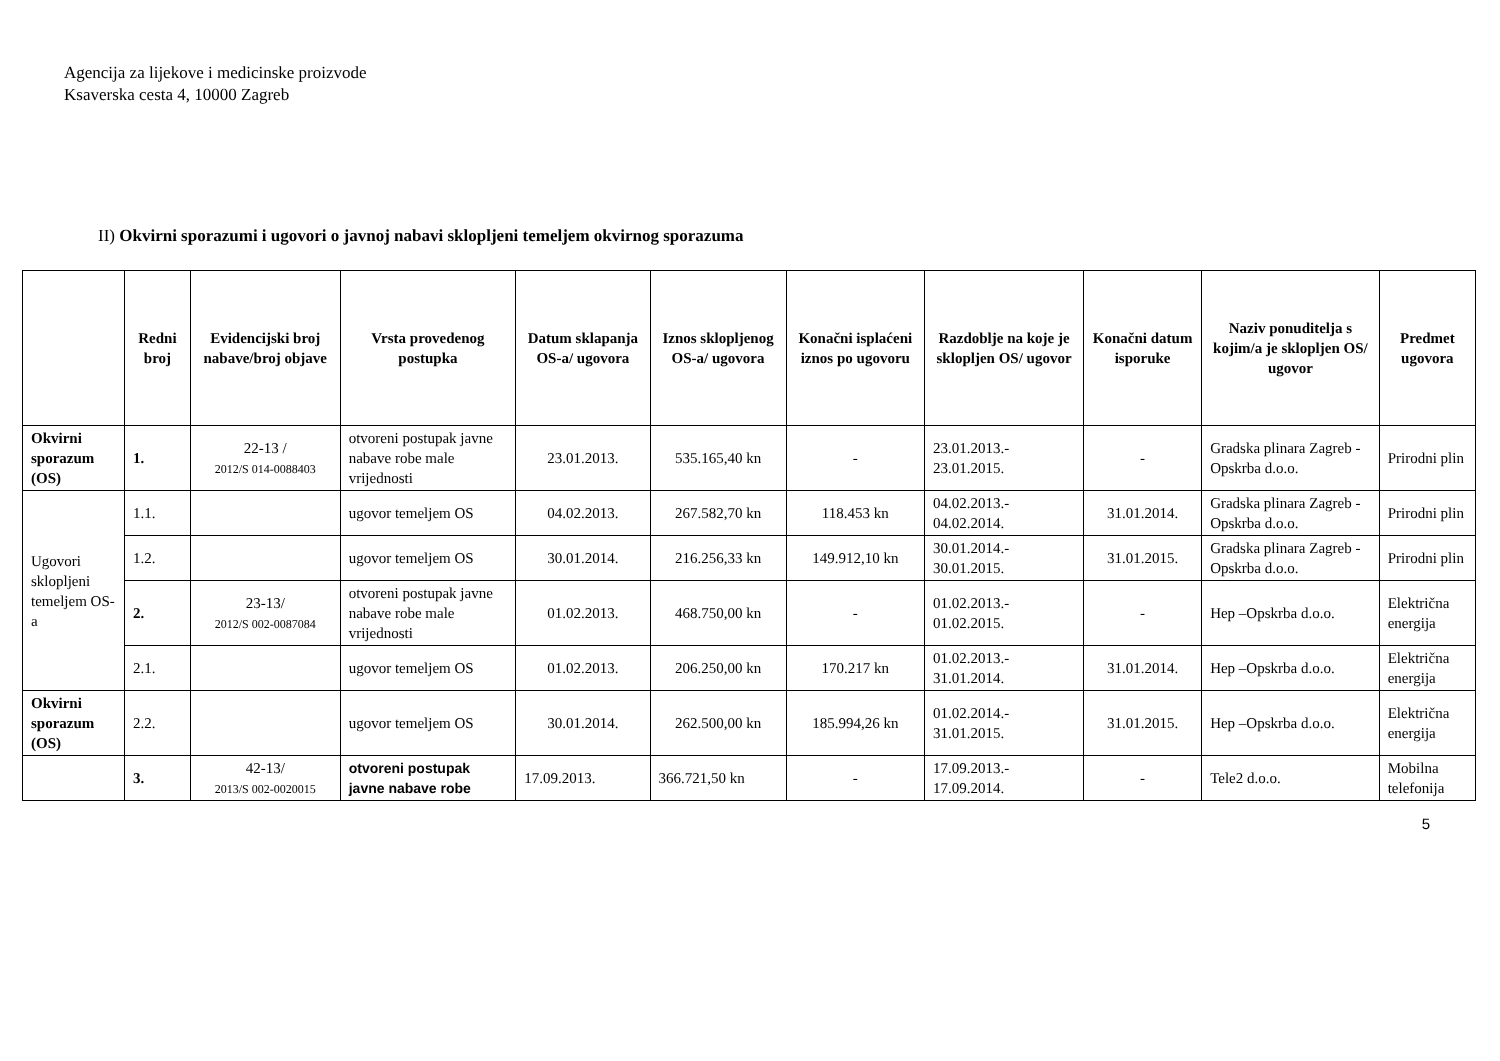Agencija za lijekove i medicinske proizvode
Ksaverska cesta 4, 10000 Zagreb
II) Okvirni sporazumi i ugovori o javnoj nabavi sklopljeni temeljem okvirnog sporazuma
| | Redni broj | Evidencijski broj nabave/broj objave | Vrsta provedenog postupka | Datum sklapanja OS-a/ ugovora | Iznos sklopljenog OS-a/ ugovora | Konačni isplaćeni iznos po ugovoru | Razdoblje na koje je sklopljen OS/ ugovor | Konačni datum isporuke | Naziv ponuditelja s kojim/a je sklopljen OS/ ugovor | Predmet ugovora |
| --- | --- | --- | --- | --- | --- | --- | --- | --- | --- | --- |
| Okvirni sporazum (OS) | 1. | 22-13 / 2012/S 014-0088403 | otvoreni postupak javne nabave robe male vrijednosti | 23.01.2013. | 535.165,40 kn | - | 23.01.2013.- 23.01.2015. | - | Gradska plinara Zagreb - Opskrba d.o.o. | Prirodni plin |
| Ugovori sklopljeni temeljem OS-a | 1.1. | | ugovor temeljem OS | 04.02.2013. | 267.582,70 kn | 118.453 kn | 04.02.2013.- 04.02.2014. | 31.01.2014. | Gradska plinara Zagreb - Opskrba d.o.o. | Prirodni plin |
| | 1.2. | | ugovor temeljem OS | 30.01.2014. | 216.256,33 kn | 149.912,10 kn | 30.01.2014.- 30.01.2015. | 31.01.2015. | Gradska plinara Zagreb - Opskrba d.o.o. | Prirodni plin |
| | 2. | 23-13/ 2012/S 002-0087084 | otvoreni postupak javne nabave robe male vrijednosti | 01.02.2013. | 468.750,00 kn | - | 01.02.2013.- 01.02.2015. | - | Hep –Opskrba d.o.o. | Električna energija |
| | 2.1. | | ugovor temeljem OS | 01.02.2013. | 206.250,00 kn | 170.217 kn | 01.02.2013.- 31.01.2014. | 31.01.2014. | Hep –Opskrba d.o.o. | Električna energija |
| Okvirni sporazum (OS) | 2.2. | | ugovor temeljem OS | 30.01.2014. | 262.500,00 kn | 185.994,26 kn | 01.02.2014.- 31.01.2015. | 31.01.2015. | Hep –Opskrba d.o.o. | Električna energija |
| | 3. | 42-13/ 2013/S 002-0020015 | otvoreni postupak javne nabave robe | 17.09.2013. | 366.721,50 kn | - | 17.09.2013.- 17.09.2014. | - | Tele2 d.o.o. | Mobilna telefonija |
5